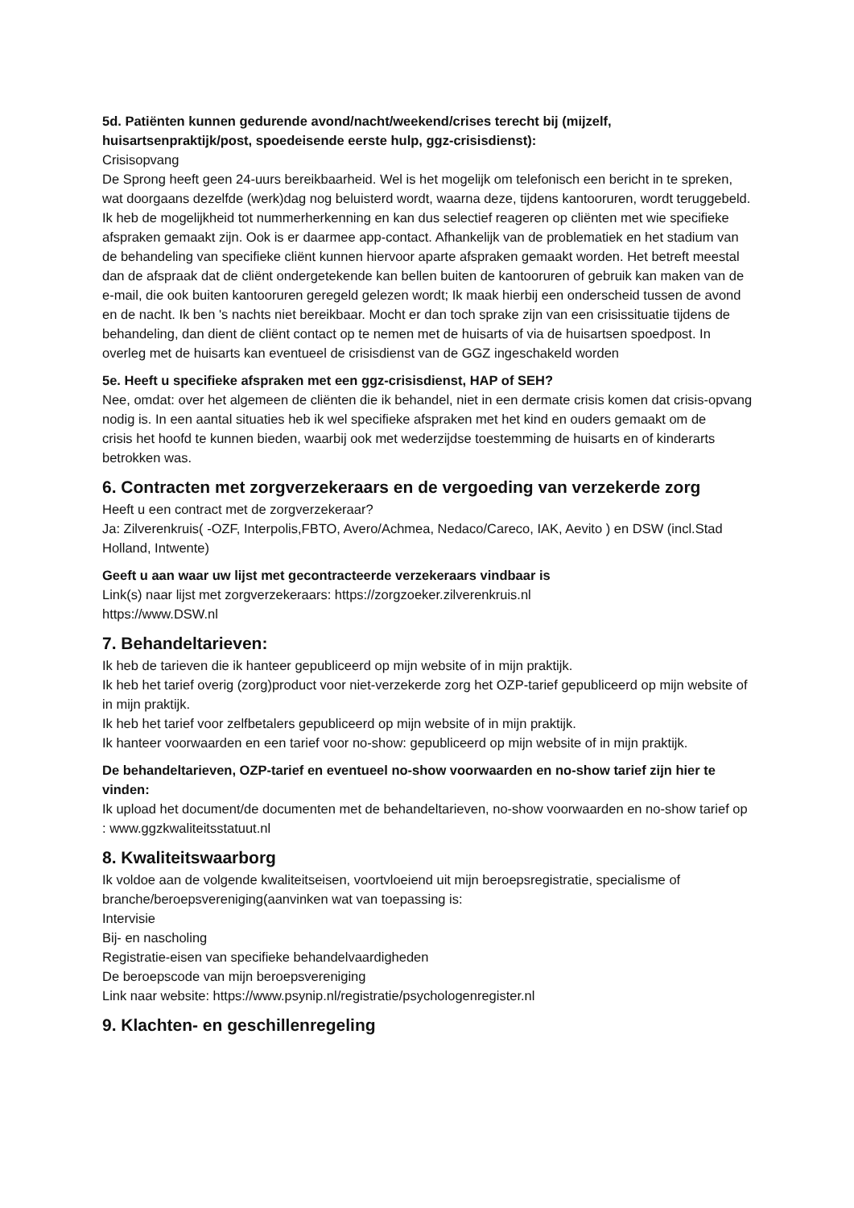5d. Patiënten kunnen gedurende avond/nacht/weekend/crises terecht bij (mijzelf, huisartsenpraktijk/post, spoedeisende eerste hulp, ggz-crisisdienst):
Crisisopvang
De Sprong heeft geen 24-uurs bereikbaarheid. Wel is het mogelijk om telefonisch een bericht in te spreken, wat doorgaans dezelfde (werk)dag nog beluisterd wordt, waarna deze, tijdens kantooruren, wordt teruggebeld. Ik heb de mogelijkheid tot nummerherkenning en kan dus selectief reageren op cliënten met wie specifieke afspraken gemaakt zijn. Ook is er daarmee app-contact. Afhankelijk van de problematiek en het stadium van de behandeling van specifieke cliënt kunnen hiervoor aparte afspraken gemaakt worden. Het betreft meestal dan de afspraak dat de cliënt ondergetekende kan bellen buiten de kantooruren of gebruik kan maken van de e-mail, die ook buiten kantooruren geregeld gelezen wordt; Ik maak hierbij een onderscheid tussen de avond en de nacht. Ik ben 's nachts niet bereikbaar. Mocht er dan toch sprake zijn van een crisissituatie tijdens de behandeling, dan dient de cliënt contact op te nemen met de huisarts of via de huisartsen spoedpost. In overleg met de huisarts kan eventueel de crisisdienst van de GGZ ingeschakeld worden
5e. Heeft u specifieke afspraken met een ggz-crisisdienst, HAP of SEH?
Nee, omdat: over het algemeen de cliënten die ik behandel, niet in een dermate crisis komen dat crisis-opvang nodig is. In een aantal situaties heb ik wel specifieke afspraken met het kind en ouders gemaakt om de
crisis het hoofd te kunnen bieden, waarbij ook met wederzijdse toestemming de huisarts en of kinderarts betrokken was.
6. Contracten met zorgverzekeraars en de vergoeding van verzekerde zorg
Heeft u een contract met de zorgverzekeraar?
Ja: Zilverenkruis( -OZF, Interpolis,FBTO, Avero/Achmea, Nedaco/Careco, IAK, Aevito ) en DSW (incl.Stad Holland, Intwente)
Geeft u aan waar uw lijst met gecontracteerde verzekeraars vindbaar is
Link(s) naar lijst met zorgverzekeraars: https://zorgzoeker.zilverenkruis.nl
https://www.DSW.nl
7. Behandeltarieven:
Ik heb de tarieven die ik hanteer gepubliceerd op mijn website of in mijn praktijk.
Ik heb het tarief overig (zorg)product voor niet-verzekerde zorg het OZP-tarief gepubliceerd op mijn website of in mijn praktijk.
Ik heb het tarief voor zelfbetalers gepubliceerd op mijn website of in mijn praktijk.
Ik hanteer voorwaarden en een tarief voor no-show: gepubliceerd op mijn website of in mijn praktijk.
De behandeltarieven, OZP-tarief en eventueel no-show voorwaarden en no-show tarief zijn hier te vinden:
Ik upload het document/de documenten met de behandeltarieven, no-show voorwaarden en no-show tarief op : www.ggzkwaliteitsstatuut.nl
8. Kwaliteitswaarborg
Ik voldoe aan de volgende kwaliteitseisen, voortvloeiend uit mijn beroepsregistratie, specialisme of branche/beroepsvereniging(aanvinken wat van toepassing is:
Intervisie
Bij- en nascholing
Registratie-eisen van specifieke behandelvaardigheden
De beroepscode van mijn beroepsvereniging
Link naar website: https://www.psynip.nl/registratie/psychologenregister.nl
9. Klachten- en geschillenregeling